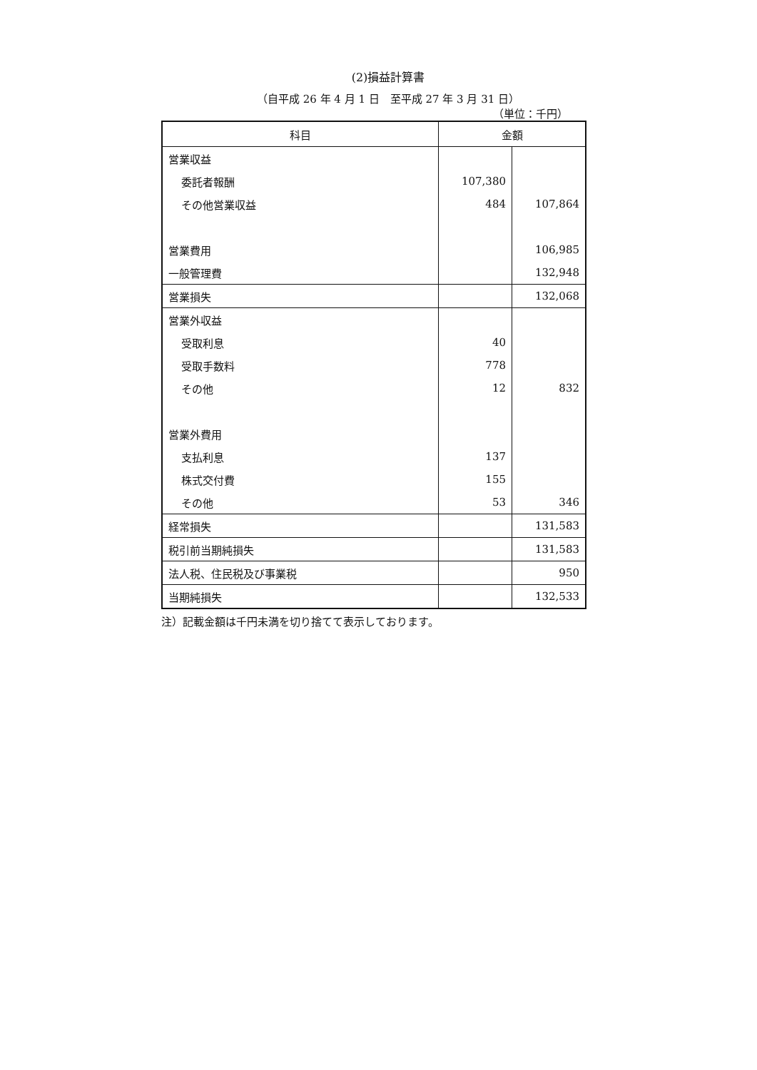(2)損益計算書
（自平成 26 年 4 月 1 日　至平成 27 年 3 月 31 日）
（単位：千円）
| 科目 | 金額 | |
| --- | --- | --- |
| 営業収益 | | |
| 委託者報酬 | 107,380 | |
| その他営業収益 | 484 | 107,864 |
| 営業費用 | | 106,985 |
| 一般管理費 | | 132,948 |
| 営業損失 | | 132,068 |
| 営業外収益 | | |
| 受取利息 | 40 | |
| 受取手数料 | 778 | |
| その他 | 12 | 832 |
| 営業外費用 | | |
| 支払利息 | 137 | |
| 株式交付費 | 155 | |
| その他 | 53 | 346 |
| 経常損失 | | 131,583 |
| 税引前当期純損失 | | 131,583 |
| 法人税、住民税及び事業税 | | 950 |
| 当期純損失 | | 132,533 |
注）記載金額は千円未満を切り捨てて表示しております。